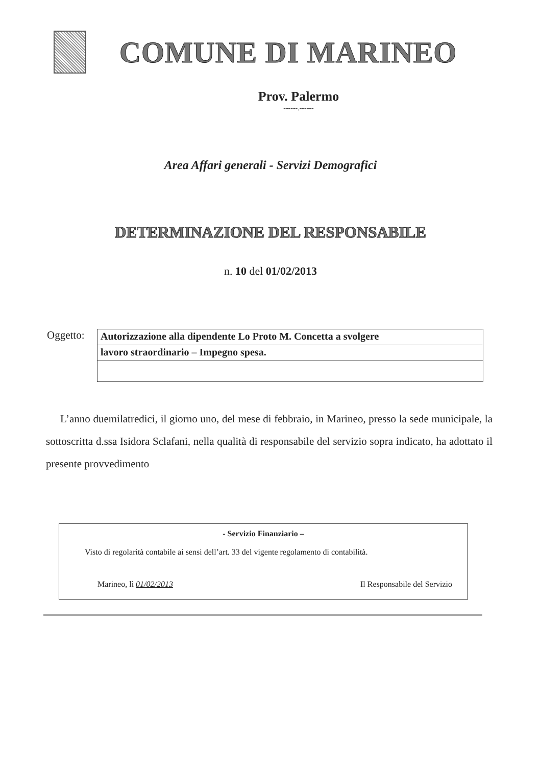COMUNE DI MARINEO
Prov. Palermo
------.------
Area Affari generali - Servizi Demografici
DETERMINAZIONE DEL RESPONSABILE
n. 10 del 01/02/2013
Oggetto:
Autorizzazione alla dipendente Lo Proto M. Concetta a svolgere
lavoro straordinario – Impegno spesa.
L’anno duemilatredici, il giorno uno, del mese di febbraio, in Marineo, presso la sede municipale, la sottoscritta d.ssa Isidora Sclafani, nella qualità di responsabile del servizio sopra indicato, ha adottato il presente provvedimento
- Servizio Finanziario –
Visto di regolarità contabile ai sensi dell’art. 33 del vigente regolamento di contabilità.
Marineo, lì 01/02/2013 Il Responsabile del Servizio